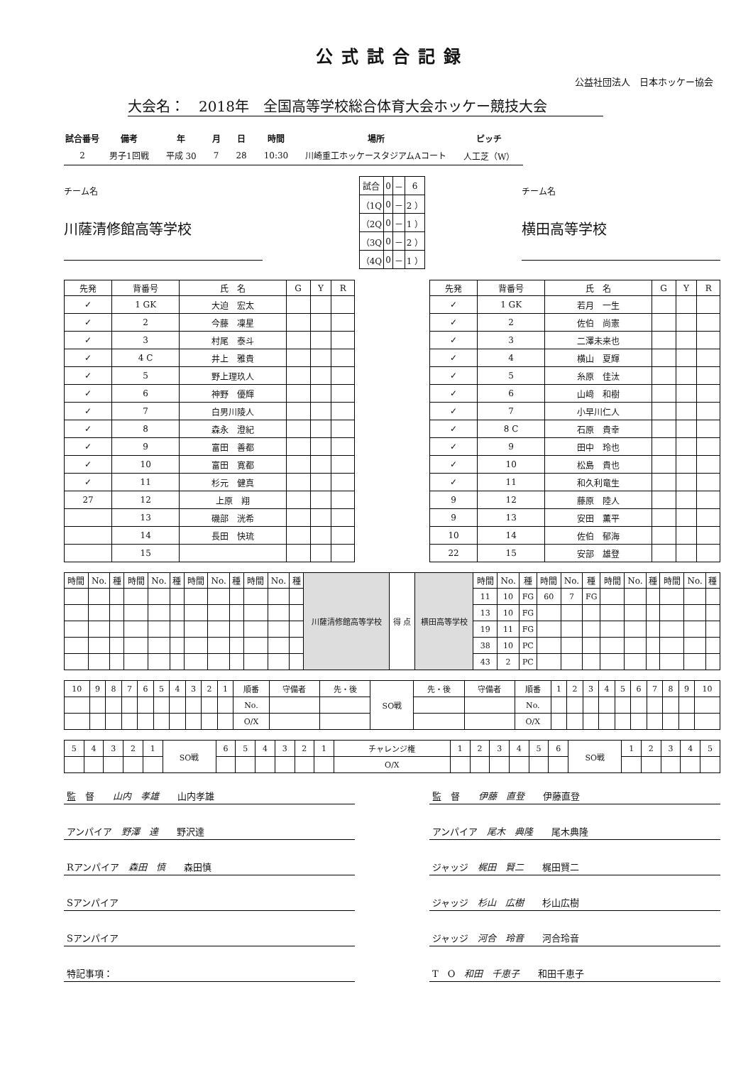公式試合記録
公益社団法人　日本ホッケー協会
大会名：　2018年　全国高等学校総合体育大会ホッケー競技大会
| 試合番号 | 備考 | 年 | 月 | 日 | 時間 | 場所 | ピッチ |
| --- | --- | --- | --- | --- | --- | --- | --- |
| 2 | 男子1回戦 | 平成 30 | 7 | 28 | 10:30 | 川崎重工ホッケースタジアムAコート | 人工芝（W） |
チーム名
川薩清修館高等学校
| 試合 | 0 | － | 6 |
| （1Q | 0 | － | 2 ） |
| （2Q | 0 | － | 1 ） |
| （3Q | 0 | － | 2 ） |
| （4Q | 0 | － | 1 ） |
チーム名
横田高等学校
| 先発 | 背番号 | 氏 名 | G | Y | R |
| --- | --- | --- | --- | --- | --- |
| ✓ | 1 GK | 大迫 宏太 | | | |
| ✓ | 2 | 今藤 凜星 | | | |
| ✓ | 3 | 村尾 泰斗 | | | |
| ✓ | 4 C | 井上 雅貴 | | | |
| ✓ | 5 | 野上理玖人 | | | |
| ✓ | 6 | 神野 優輝 | | | |
| ✓ | 7 | 白男川陵人 | | | |
| ✓ | 8 | 森永 澄紀 | | | |
| ✓ | 9 | 富田 善都 | | | |
| ✓ | 10 | 富田 寛都 | | | |
| ✓ | 11 | 杉元 健真 | | | |
| 27 | 12 | 上原 翔 | | | |
| | 13 | 磯部 洸希 | | | |
| | 14 | 長田 快琉 | | | |
| | 15 | | | | |
| 先発 | 背番号 | 氏 名 | G | Y | R |
| --- | --- | --- | --- | --- | --- |
| ✓ | 1 GK | 若月 一生 | | | |
| ✓ | 2 | 佐伯 尚憲 | | | |
| ✓ | 3 | 二澤未来也 | | | |
| ✓ | 4 | 横山 夏輝 | | | |
| ✓ | 5 | 糸原 佳汰 | | | |
| ✓ | 6 | 山﨑 和樹 | | | |
| ✓ | 7 | 小早川仁人 | | | |
| ✓ | 8 C | 石原 貴幸 | | | |
| ✓ | 9 | 田中 玲也 | | | |
| ✓ | 10 | 松島 貴也 | | | |
| ✓ | 11 | 和久利竜生 | | | |
| 9 | 12 | 藤原 陸人 | | | |
| 9 | 13 | 安田 薫平 | | | |
| 10 | 14 | 佐伯 郁海 | | | |
| 22 | 15 | 安部 雄登 | | | |
| 時間 | No. | 種 | 時間 | No. | 種 | 時間 | No. | 種 | 時間 | No. | 種 | 川薩清修館高等学校 | 得 点 | 横田高等学校 | 時間 | No. | 種 | 時間 | No. | 種 | 時間 | No. | 種 | 時間 | No. | 種 |
| | | | | | | | | | | | | | | | 11 | 10 | FG | 60 | 7 | FG | | | | | | |
| | | | | | | | | | | | | | | | 13 | 10 | FG | | | | | | | | | |
| | | | | | | | | | | | | | | | 19 | 11 | FG | | | | | | | | | |
| | | | | | | | | | | | | | | | 38 | 10 | PC | | | | | | | | | |
| | | | | | | | | | | | | | | | 43 | 2 | PC | | | | | | | | | |
| 10 | 9 | 8 | 7 | 6 | 5 | 4 | 3 | 2 | 1 | 順番 | 守備者 | 先・後 | SO戦 | 先・後 | 守備者 | 順番 | 1 | 2 | 3 | 4 | 5 | 6 | 7 | 8 | 9 | 10 |
| | | | | | | | | | | No. | | | | | | No. | | | | | | | | | | |
| | | | | | | | | | | O/X | | | | | | O/X | | | | | | | | | | |
| 5 | 4 | 3 | 2 | 1 | SO戦 | 6 | 5 | 4 | 3 | 2 | 1 | チャレンジ権 | 1 | 2 | 3 | 4 | 5 | 6 | SO戦 | 1 | 2 | 3 | 4 | 5 |
| | | | | | | | | | | | | O/X | | | | | | | | | | | | |
監　督　　山内　孝雄　　山内孝雄
アンパイア　野澤　達　　野沢達
Rアンパイア　森田　慎　　森田慎
Sアンパイア
Sアンパイア
特記事項：
監　督　　伊藤　直登　　伊藤直登
アンパイア　尾木　典隆　　尾木典隆
ジャッジ　梶田　賢二　　梶田賢二
ジャッジ　杉山　広樹　　杉山広樹
ジャッジ　河合　玲音　　河合玲音
T　O　和田　千恵子　　和田千恵子